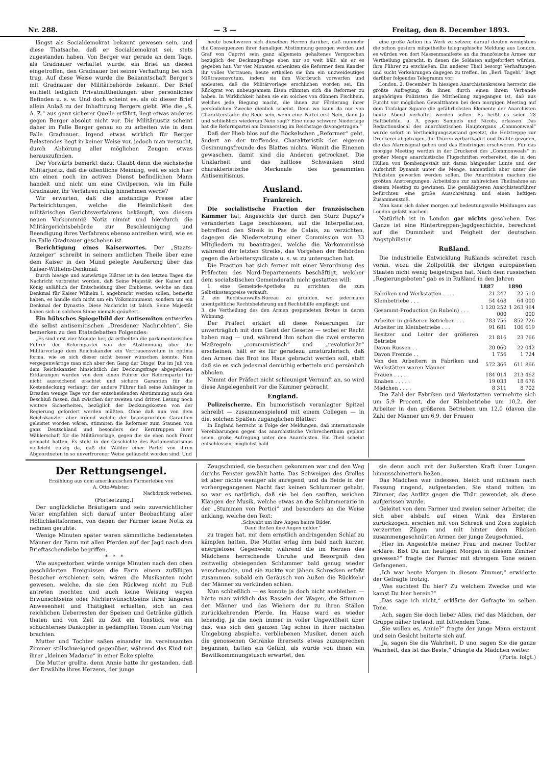Nr. 288. — 3 — Freitag, den 8. December 1893.
längst als Socialdemokrat bekannt gewesen sein, und diese Thatsache, daß er Socialdemokrat sei, stets zugestanden haben. Von Berger war gerade an dem Tage, als Gradnauer verhaftet wurde, ein Brief an diesen eingetroffen, den Gradnauer bei seiner Verhaftung bei sich trug. Auf diese Weise wurde die Bekanntschaft Berger's mit Gradnauer der Militärbehörde bekannt. Der Brief enthielt lediglich Privatmittheilungen über persönliches Befinden u. s. w. Und doch scheint es, als ob dieser Brief allein Anlaß zu der Inhaftirung Bergers giebt. Wie die „S. A. Z.“ aus ganz sicherer Quelle erfährt, liegt etwas anderes gegen Berger absolut nicht vor. Die Militärjustiz scheint daher im Falle Berger genau so zu arbeiten wie in dem Falle Gradnauer. Irgend etwas wirklich für Berger Belastendes liegt in keiner Weise vor, jedoch man versucht, durch Abhörung aller möglichen Zeugen etwas herauszufinden.
Der Vorwärts bemerkt dazu: Glaubt denn die sächsische Militärjustiz, daß die öffentliche Meinung, weil es sich hier um einen noch im activen Dienst befindlichen Mann handelt und nicht um eine Civilperson, wie im Falle Gradnauer, ihr Verfahren ruhig hinnehmen werde?
Wir erwarten, daß die anständige Presse aller Parteirichtungen, welche die Heimlichkeit des militärischen Gerichtsverfahrens bekämpft, von diesem neuen Vorkommniß Notiz nimmt und hierdurch die Militärgerichtsbehörde zur Beschleunigung und Beendigung ihres Verfahrens ebenso antreiben wird, wie es im Falle Gradnauer geschehen ist.
Berichtigung eines Kaiserwortes. Der „Staats-Anzeiger“ schreibt in seinem amtlichen Theile über eine dem Kaiser in den Mund gelegte Aeußerung über das Kaiser-Wilhelm-Denkmal:
Durch hiesige und auswärtige Blätter ist in den letzten Tagen die Nachricht verbreitet worden, daß Seine Majestät der Kaiser und König anläßlich der Entscheidung über Embleme, welche an dem Denkmal für Kaiser Wilhelm I. angebracht werden sollen, bemerkt haben, es handle sich nicht um ein Volksmonument, sondern um ein Denkmal der Dynastie. Diese Nachricht ist falsch. Seine Majestät haben sich in solchem Sinne niemals geäußert.
Ein hübsches Spiegelbild der Antisemiten entwerfen die selbst antisemitischen „Dresdener Nachrichten“. Sie bemerken zu den Etatsdebatten Folgendes:
„Es sind erst vier Monate her, da ertheilten die parlamentarischen Führer der Reformpartei von der Abstimmung über die Militärvorlage dem Reichskanzler ein Vertrauensvotum in optima forma, wie es sich dieser nicht besser wünschen konnte. Nun vergegenwärtige man sich aber den Gang der Dinge! Die im Juli von dem Reichskanzler hinsichtlich der Deckungsfrage abgegebenen Erklärungen wurden von dem einen Führer der Reformpartei für nicht ausreichend erachtet und sichere Garantien für die Kostendeckung verlangt; der andere Führer ließ seine Anhänger in Dresden wenige Tage vor der entscheidenden Abstimmung auch den Beschluß fassen, daß zwischen der zweiten und dritten Lesung noch weitere Sicherheiten, bezüglich der Deckungskosten von der Regierung gefordert werden müßten. Ohne daß nun von dem Reichskanzler aber irgend welche der beanspruchten Garantien geleistet worden wären, stimmten die Reformer zum Staunen von ganz Deutschland und besonders der Kerntruppen ihrer Wählerschaft für die Militärvorlage, gegen die sie eben noch Front gemacht hatten. Es steht in der Geschichte des Parlamentarismus vielleicht einzig da, daß die Wähler einer Partei von ihren Abgeordneten in so unverfrorener Weise getäuscht worden sind. Und
heute beschweren sich dieselben Herren darüber, daß nunmehr die Consequenzen ihrer damaligen Abstimmung gezogen werden und Graf von Caprivi sein ganz allgemein gehaltenes Versprechen bezüglich der Deckungsfrage eben nur so weit hält, als er es gegeben hat. Vor vier Monaten schenkten die Reformer dem Kanzler ihr volles Vertrauen; heute ertheilen sie ihm ein unzweideutiges Mißtrauensvotum, indem sie ihm Wortbruch vorwerfen und andeuten, daß die Militärvorlage erschlichen worden sei. Ein Rückgrat von unbeugsamem Eisen rühmten sich die Reformer zu haben. In Wirklichkeit haben sie ein solches von dünnem Fischbein, welches jede Biegung macht, die ihnen zur Förderung ihrer persönlichen Zwecke dienlich scheint. Denn wo kann da nur von Charakterstärke die Rede sein, wenn eine Partei erst Nein, dann Ja und schließlich wiederum Nein sagt? Eine neue schwere Niederlage hat die Reformpartei am Donnerstag im Reichstage davongetragen.“
Daß der Hieb blos auf die Böckelschen „Reformer“ geht, ändert an der treffenden Charakteristik der eigenen Gesinnungsfreunde des Blattes nichts. Womit die Einenen gewaschen, damit sind die Anderen getrocknet. Die Unklarheit und das haltlose Schwanken sind charakteristische Merkmale des gesammten Antisemitismus.
Ausland.
Frankreich.
Die socialistische Fraction der französischen Kammer hat, Angesichts der durch den Sturz Dupuy's veränderten Lage beschlossen, auf die Interpellation, betreffend den Streik in Pas de Calais, zu verzichten, dagegen die Niedersetzung einer Commission von 33 Mitgliedern zu beantragen, welche die Vorkommnisse während der letzten Streiks, das Vorgehen der Behörden gegen die Arbeitersyndicate u. s. w. zu untersuchen hat.
Die Fraction hat sich ferner mit einer Verordnung des Präfecten des Nord-Departements beschäftigt, welcher dem socialistischen Gemeinderath nicht gestatten will:
1. eine Gemeinde-Apotheke zu errichten, die zum Selbstkostenpreise verkauft;
2. ein Rechtsanwalts-Bureau zu gründen, wo jedermann unentgeltliche Rechtsbelehrung und Rechtshilfe empfängt; und
3. die Vertheilung des den Armen gespendeten Brotes in deren Wohnung.
Der Präfect erklärt all diese Neuerungen für unverträglich mit dem Geist der Gesetze — wobei er Recht haben mag — und, während ihm schon die zwei ersteren Maßregeln „communistisch“ und „revolutionär“ erscheinen, hält er es für geradezu umstürzlerisch, daß den Armen das Brot ins Haus gebracht werden soll, statt daß sie es sich jedesmal demüthig erbetteln und persönlich abholen.
Nimmt der Präfect nicht schleunigst Vernunft an, so wird diese Angelegenheit vor die Kammer gebracht.
England.
Polizeischerze. Ein humoristisch veranlagter Spitzel schreibt — zusammenspielend mit einem Collegen — in die, solchen Späßen zugänglichen Blätter:
In England herrscht in Folge der Meldungen, daß internationale Vereinbarungen gegen das anarchistische Verbrecherthum geplant seien, große Aufregung unter den Anarchisten. Ein Theil scheint entschlossen, möglichst bald
eine große Action ins Werk zu setzen; darauf deuten wenigstens die schon gestern mitgetheilte telegraphische Meldung aus London, es würden von dort Massenmanifeste an die französische Armee zur Vertheilung gebracht, in denen die Soldaten aufgefordert würden, ihre Führer zu erschießen. Ein anderer Theil besorgt Verhaftungen und sucht Vorkehrungen dagegen zu treffen. Im „Berl. Tagebl.“ liegt darüber folgendes Telegramm vor:
London, 2. December. In hiesigen Anarchistenkreisen herrscht die größte Aufregung, da ihnen durch einen ihrem Verbande angehörigen Polizisten die Mittheilung zugegangen ist, daß aus Furcht vor möglichen Gewaltthaten bei dem morgigen Meeting auf dem Trafalgar Square die gefährlichsten Elemente der Anarchisten heute Abend verhaftet werden sollen. Es heißt es seien 28 Haftbefehle, u. A. gegen Samuels und Nicols, erlassen. Das Redactionslocal des anarchistischen Hauptorgans „Commonweal“ wurde sofort in Vertheidigungszustand gesetzt, die Holztreppe zur Druckerei abgetragen, die Thüren verbarikadirt und Drähte gezogen, die das Alarmsignal geben und das Eindringen erschweren. Für das morgige Meeting werden in der Druckerei des „Commonweals“ in großer Menge anarchistische Flugschriften vorbereitet, die in den Hüllen von Bombengestalt mit daran hängender Lunte und der Aufschrift Dynamit unter die Menge, namentlich aber unter die Polizisten geworfen werden sollen. Die Anarchisten machen die größten Anstrengungen, Arbeitslose zur zahlreichen Theilnahme an diesem Meeting zu gewinnen. Die gemäßigteren Anarchistenführer befürchten eine große Ausschreitung und einen heftigen Zusammenstoß.
Man kann sich daher morgen auf bedeutungsvolle Meldungen aus London gefaßt machen.
Natürlich ist in London gar nichts geschehen. Das Ganze ist eine Hintertreppen-Jagdgeschichte, berechnet auf die Dummheit und Feigheit der deutschen Angstphilister.
Rußland.
Die industrielle Entwicklung Rußlands schreitet rasch voran, wozu die Zollpolitik der übrigen europäischen Staaten nicht wenig beigetragen hat. Nach dem russischen „Regierungsboten“ gab es in Rußland in den Jahren
| | 1887 | 1890 |
| --- | --- | --- |
| Fabriken und Werkstätten . . . . | 21 247 | 22 510 |
| Kleinbetriebe . . . | 54 468 | 64 000 |
| Gesammt-Production (in Rubeln) . . . | 1 120 252 000 | 1 263 964 000 |
| Arbeiter in größeren Betrieben . . . | 783 756 | 852 726 |
| Arbeiter im Kleinbetriebe . . . | 91 681 | 106 619 |
| Besitzer und Leiter der größeren Betriebe | 21 816 | 23 766 |
| Davon Russen . . | 20 060 | 22 042 |
| Davon Fremde . . | 1 756 | 1 724 |
| Von den Arbeitern in Fabriken und Werkstätten waren Männer | 572 366 | 611 866 |
| Frauen . . . . . | 184 014 | 213 462 |
| Knaben . . . . . | 19 033 | 18 676 |
| Mädchen . . . . | 8 311 | 8 702 |
Die Zahl der Fabriken und Werkstätten vermehrte sich um 5,9 Procent, die der Kleinbetriebe um 10,2, der Arbeiter in den größeren Betrieben um 12,0 (davon die Zahl der Männer um 6,9, der Frauen
Der Rettungsengel.
Erzählung aus dem amerikanischen Farmerleben von
A. Otto-Walster.
Nachdruck verboten.
(Fortsetzung.)
Der unglückliche Bräutigam und sein zuversichtlicher Vater empfahlen sich darauf unter Beobachtung aller Höflichkeitsformen, von denen der Farmer keine Notiz zu nehmen geruhte.
Wenige Minuten später waren sämmtliche bediensteten Männer der Farm mit allen Pferden auf der Jagd nach dem Brieftaschendiebe begriffen.
* * *
Wie ausgestorben würde wenige Minuten nach den oben geschilderten Ereignissen die Farm einem zufälligen Besucher erschienen sein, wären die Musikanten nicht gewesen, welche, da sie den Rückweg nicht zu Fuß antreten mochten und auch keine Weisung wegen Erwünschtseins oder Nichterwünschtseins ihrer längeren Anwesenheit und Thätigkeit erhielten, sich an den reichlichen Ueberresten der Speisen und Getränke gütlich thaten und von Zeit zu Zeit ein Tonstück wie ein schüchternes Dankopfer in gedämpften Tönen zum Vortrag brachten.
Mutter und Tochter saßen einander im vereinsamten Zimmer stillschweigend gegenüber, während das Kind mit ihrer „kleinen Madame“ in einer Ecke spielte.
Die Mutter grollte, denn Annie hatte ihr gestanden, daß der Erwählte ihres Herzens, der junge
Zeugschmied, sie besuchen gekommen war und den Weg durchs Fenster gewählt hatte. Das Schweigen des Grolles ist aber nichts weniger als anregend, und da Beide in der vorhergegangenen Nacht fast keinen Schlummer gehabt, so war es natürlich, daß sie bei den sanften, weichen Klängen der Musik, welche etwas an die Schlummerarie in der „Stummen von Portici“ und besonders an die Weise anklang, welche den Text:
„Schwebt um ihre Augen heitre Bilder,
Dann fließen ihre Augen milder.“
zu tragen hat, mit dem ernstlich andringenden Schlaf zu kämpfen hatten. Die Mutter erlag ihm bald nach kurzer, energieloser Gegenwehr, während die im Herzen des Mädchens herrschende Unruhe und Besorgniß den zeitweilig obsiegenden Schlummer bald genug wieder verscheuchte, und sie zuckte vor jähem Schrecken erfaßt zusammen, sobald ein Geräusch von Außen die Rückkehr der Männer zu verkünden schien.
Nun schließlich — es konnte ja doch nicht ausbleiben — hörte man wirklich das Rasseln der Wagen, die Stimmen der Männer und das Wiehern der zu ihren Ställen zurückkehrenden Pferde. Im Hause ward es wieder lebendig, ja die noch immer in voller Ungewißheit über das, was sich den ganzen Tag schon in ihrer nächsten Umgebung abspielte, verbliebenen Musiker, denen auch die genossenen Getränke ihrerseits etwas zuzusprechen begannen, hatten ein Gefühl, als würde von ihnen ein Bewillkommnungstusch erwartet, den
sie denn auch mit der äußersten Kraft ihrer Lungen hinausschmettern ließen.
Das Mädchen war indessen, bleich und mühsam nach Fassung ringend, aufgestanden. Sie stand mitten im Zimmer, das Antlitz gegen die Thür gewendet, als diese aufgerissen wurde.
Geleitet von dem Farmer und zweien seiner Arbeiter, die sich aber alsbald auf einen Wink des Ersteren zurückzogen, erschien mit von Schreck und Zorn zugleich verzerrten Zügen und mit hinter dem Rücken zusammengeschnürten Armen der junge Zeugschmied.
„Hier im Angesichte meiner Frau und meiner Tochter erkläre: Bist Du am heutigen Morgen in diesem Zimmer gewesen?“ fragte der Farmer mit strengem Tone seinen Gefangenen.
„Ich war heute Morgen in diesem Zimmer,“ erwiderte der Gefragte trotzig.
„Was suchtest Du hier? Zu welchem Zwecke und wie kamst Du hier herein?“
„Das sage ich nicht,“ erklärte der Gefragte im selben Tone.
„Ach, sagen Sie doch lieber Alles, rief das Mädchen, der Gruppe näher tretend, mit bittendem Tone.
„Sie wollen es, Annie?“ fragte der junge Mann erstaunt und sein Gesicht heiterte sich auf.
„Ja, sagen Sie die Wahrheit, D uno, sagen Sie die ganze Wahrheit, das ist das Beste,“ drängte da Mädchen weiter.
(Forts. folgt.)